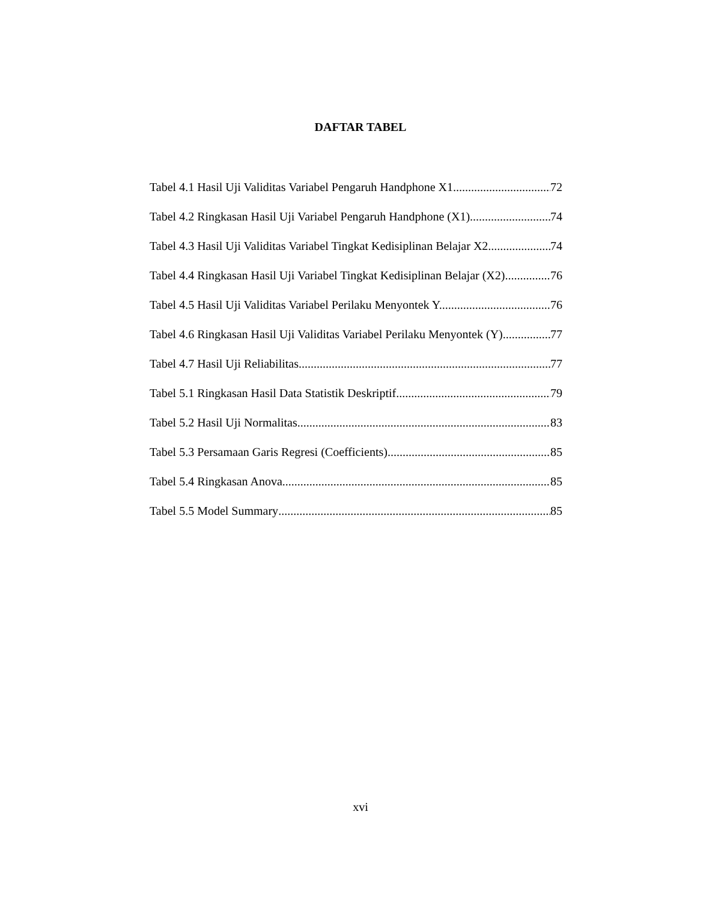DAFTAR TABEL
Tabel 4.1 Hasil Uji Validitas Variabel Pengaruh Handphone X1 72
Tabel 4.2 Ringkasan Hasil Uji Variabel Pengaruh Handphone (X1) 74
Tabel 4.3 Hasil Uji Validitas Variabel Tingkat Kedisiplinan Belajar X2 74
Tabel 4.4 Ringkasan Hasil Uji Variabel Tingkat Kedisiplinan Belajar (X2) 76
Tabel 4.5 Hasil Uji Validitas Variabel Perilaku Menyontek Y. 76
Tabel 4.6 Ringkasan Hasil Uji Validitas Variabel Perilaku Menyontek (Y). 77
Tabel 4.7 Hasil Uji Reliabilitas 77
Tabel 5.1 Ringkasan Hasil Data Statistik Deskriptif 79
Tabel 5.2 Hasil Uji Normalitas 83
Tabel 5.3 Persamaan Garis Regresi (Coefficients) 85
Tabel 5.4 Ringkasan Anova 85
Tabel 5.5 Model Summary 85
xvi